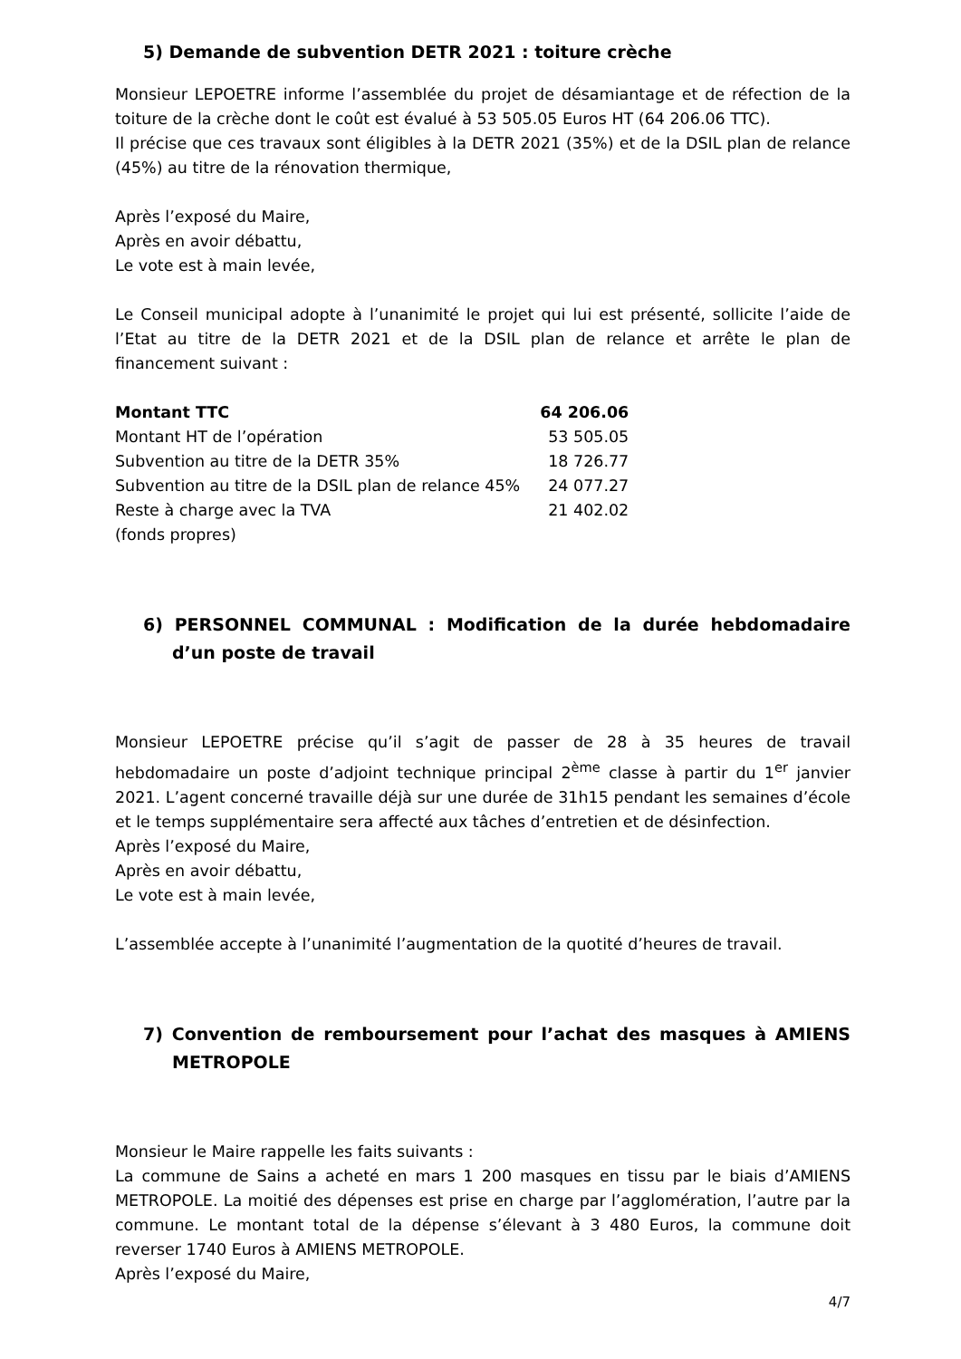5) Demande de subvention DETR 2021 : toiture crèche
Monsieur LEPOETRE informe l’assemblée du projet de désamiantage et de réfection de la toiture de la crèche dont le coût est évalué à 53 505.05 Euros HT (64 206.06 TTC).
Il précise que ces travaux sont éligibles à la DETR 2021 (35%) et de la DSIL plan de relance (45%) au titre de la rénovation thermique,
Après l’exposé du Maire,
Après en avoir débattu,
Le vote est à main levée,
Le Conseil municipal adopte à l’unanimité le projet qui lui est présenté, sollicite l’aide de l’Etat au titre de la DETR 2021 et de la DSIL plan de relance et arrête le plan de financement suivant :
| Montant TTC | 64 206.06 |
| Montant HT de l’opération | 53 505.05 |
| Subvention au titre de la DETR 35% | 18 726.77 |
| Subvention au titre de la DSIL plan de relance 45% | 24 077.27 |
| Reste à charge avec la TVA | 21 402.02 |
| (fonds propres) | |
6) PERSONNEL COMMUNAL : Modification de la durée hebdomadaire d’un poste de travail
Monsieur LEPOETRE précise qu’il s’agit de passer de 28 à 35 heures de travail hebdomadaire un poste d’adjoint technique principal 2<sup>ème</sup> classe à partir du 1<sup>er</sup> janvier 2021. L’agent concerné travaille déjà sur une durée de 31h15 pendant les semaines d’école et le temps supplémentaire sera affecté aux tâches d’entretien et de désinfection.
Après l’exposé du Maire,
Après en avoir débattu,
Le vote est à main levée,
L’assemblée accepte à l’unanimité l’augmentation de la quotité d’heures de travail.
7) Convention de remboursement pour l’achat des masques à AMIENS METROPOLE
Monsieur le Maire rappelle les faits suivants :
La commune de Sains a acheté en mars 1 200 masques en tissu par le biais d’AMIENS METROPOLE. La moitié des dépenses est prise en charge par l’agglomération, l’autre par la commune. Le montant total de la dépense s’élevant à 3 480 Euros, la commune doit reverser 1740 Euros à AMIENS METROPOLE.
Après l’exposé du Maire,
4/7